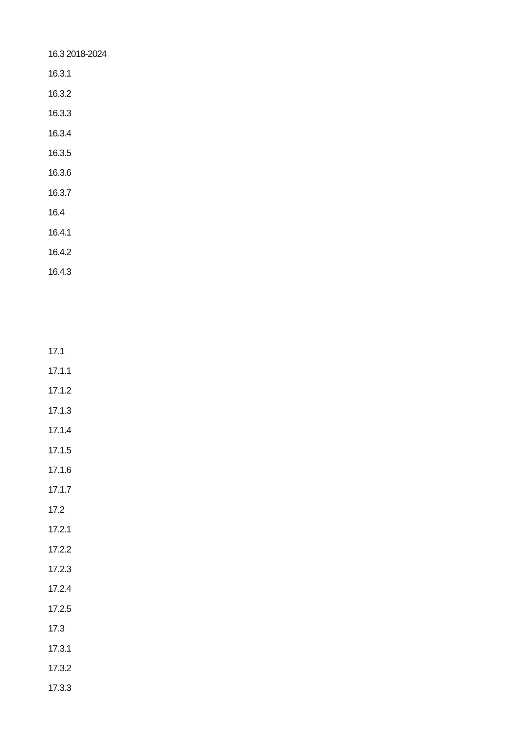16.3 2018-2024
16.3.1
16.3.2
16.3.3
16.3.4
16.3.5
16.3.6
16.3.7
16.4
16.4.1
16.4.2
16.4.3
17.1
17.1.1
17.1.2
17.1.3
17.1.4
17.1.5
17.1.6
17.1.7
17.2
17.2.1
17.2.2
17.2.3
17.2.4
17.2.5
17.3
17.3.1
17.3.2
17.3.3